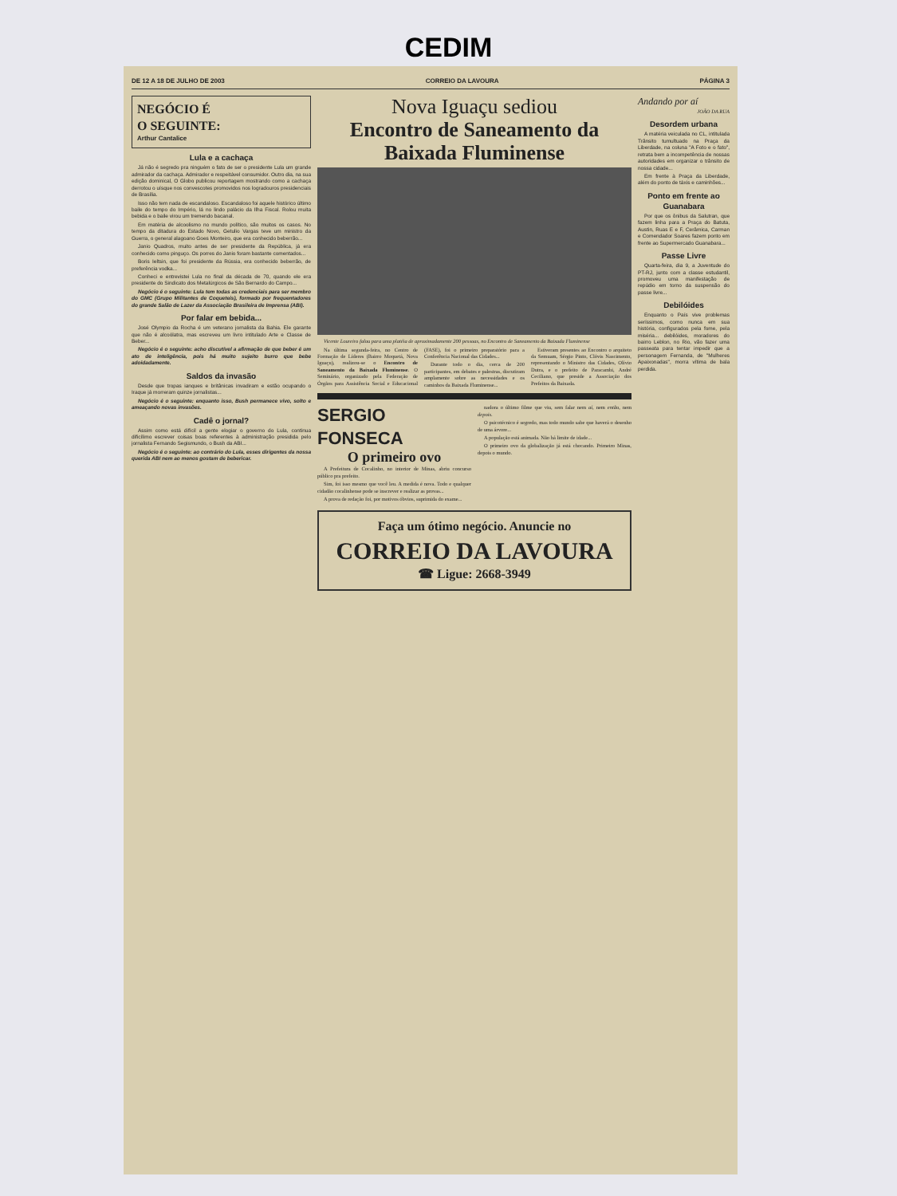CEDIM
DE 12 A 18 DE JULHO DE 2003 CORREIO DA LAVOURA PÁGINA 3
NEGÓCIO É
O SEGUINTE:
Arthur Cantalice
Lula e a cachaça
Já não é segredo pra ninguém o fato de ser o presidente Lula um grande admirador da cachaça. Admirador e respeitável consumidor. Outro dia, na sua edição dominical, O Globo publicou reportagem mostrando como a cachaça derrotou o uísque nos convescotes promovidos nos logradouros presidenciais de Brasília.
Isso não tem nada de escandaloso. Escandaloso foi aquele histórico último baile do tempo do Império, lá no lindo palácio da Ilha Fiscal. Rolou muita bebida e o baile virou um tremendo bacanal.
Em matéria de alcoolismo no mundo político, são muitos os casos. No tempo da ditadura do Estado Novo, Getulio Vargas teve um ministro da Guerra, o general alagoano Goes Monteiro, que era conhecido beberrão...
Janio Quadros, muito antes de ser presidente da República, já era conhecido como pinguço. Os porres do Janio foram bastante comentados...
Boris Ieltsin, que foi presidente da Rússia, era conhecido beberrão, de preferência vodka...
Conheci e entrevistei Lula no final da década de 70, quando ele era presidente do Sindicato dos Metalúrgicos de São Bernardo do Campo...
Negócio é o seguinte: Lula tem todas as credenciais para ser membro do GMC (Grupo Militantes de Coqueteis), formado por frequentadores do grande Salão de Lazer da Associação Brasileira de Imprensa (ABI).
Por falar em bebida...
José Olympio da Rocha é um veterano jornalista da Bahia. Ele garante que não é alcoólatra, mas escreveu um livro intitulado Arte e Classe de Beber...
Negócio é o seguinte: acho discutível a afirmação de que beber é um ato de inteligência, pois há muito sujeito burro que bebe adoidadamente.
Saldos da invasão
Desde que tropas ianques e britânicas invadiram e estão ocupando o Iraque já morreram quinze jornalistas...
Negócio é o seguinte: enquanto isso, Bush permanece vivo, solto e ameaçando novas invasões.
Cadê o jornal?
Assim como está difícil a gente elogiar o governo do Lula, continua dificílimo escrever coisas boas referentes à administração presidida pelo jornalista Fernando Segismundo, o Bush da ABI...
Negócio é o seguinte: ao contrário do Lula, esses dirigentes da nossa querida ABI nem ao menos gostam de bebericar.
Nova Iguaçu sediou
Encontro de Saneamento da Baixada Fluminense
Vicente Loureiro falou para uma platéia de aproximadamente 200 pessoas, no Encontro de Saneamento da Baixada Fluminense
Na última segunda-feira, no Centro de Formação de Líderes (Bairro Moquetá, Nova Iguaçu), realizou-se o Encontro de Saneamento da Baixada Fluminense. O Seminário, organizado pela Federação de Órgãos para Assistência Social e Educacional (FASE), foi o primeiro preparatório para a Conferência Nacional das Cidades...
Durante todo o dia, cerca de 200 participantes, em debates e palestras, discutiram amplamente sobre as necessidades e os caminhos da Baixada Fluminense...
Estiveram presentes ao Encontro o arquiteto da Semuam, Sérgio Pinto, Clóvis Nascimento, representando o Ministro das Cidades, Olívio Dutra, e o prefeito de Paracambi, André Ceciliano, que preside a Associação dos Prefeitos da Baixada.
SERGIO FONSECA
O primeiro ovo
A Prefeitura de Cocalinho, no interior de Minas, abriu concurso público pra prefeito.
Sim, foi isso mesmo que você leu. A medida é nova. Todo e qualquer cidadão cocalinhense pode se inscrever e realizar as provas...
A prova de redação foi, por motivos óbvios, suprimida do exame...
nadora o último filme que viu, sem falar nem aí, nem então, nem depois.
O psicotécnico é segredo, mas todo mundo sabe que haverá o desenho de uma árvore...
A população está animada. Não há limite de idade...
O primeiro ovo da globalização já está chocando. Primeiro Minas, depois o mundo.
Faça um ótimo negócio. Anuncie no
CORREIO DA LAVOURA
☎ Ligue: 2668-3949
Andando por aí
JOÃO DA RUA
Desordem urbana
A matéria veiculada no CL, intitulada Trânsito tumultuado na Praça da Liberdade, na coluna "A Foto e o fato", retrata bem a incompetência de nossas autoridades em organizar o trânsito de nossa cidade...
Em frente à Praça da Liberdade, além do ponto de táxis e caminhões...
Ponto em frente ao Guanabara
Por que os ônibus da Salutran, que fazem linha para a Praça do Batuta, Austin, Ruas E e F, Cerâmica, Carman e Comendador Soares fazem ponto em frente ao Supermercado Guanabara...
Passe Livre
Quarta-feira, dia 9, a Juventude do PT-RJ, junto com a classe estudantil, promoveu uma manifestação de repúdio em torno da suspensão do passe livre...
Debilóides
Enquanto o País vive problemas seríssimos, como nunca em sua história, configurados pela fome, pela miséria... debilóides, moradores do bairro Leblon, no Rio, vão fazer uma passeata para tentar impedir que a personagem Fernanda, de "Mulheres Apaixonadas", morra vítima de bala perdida.